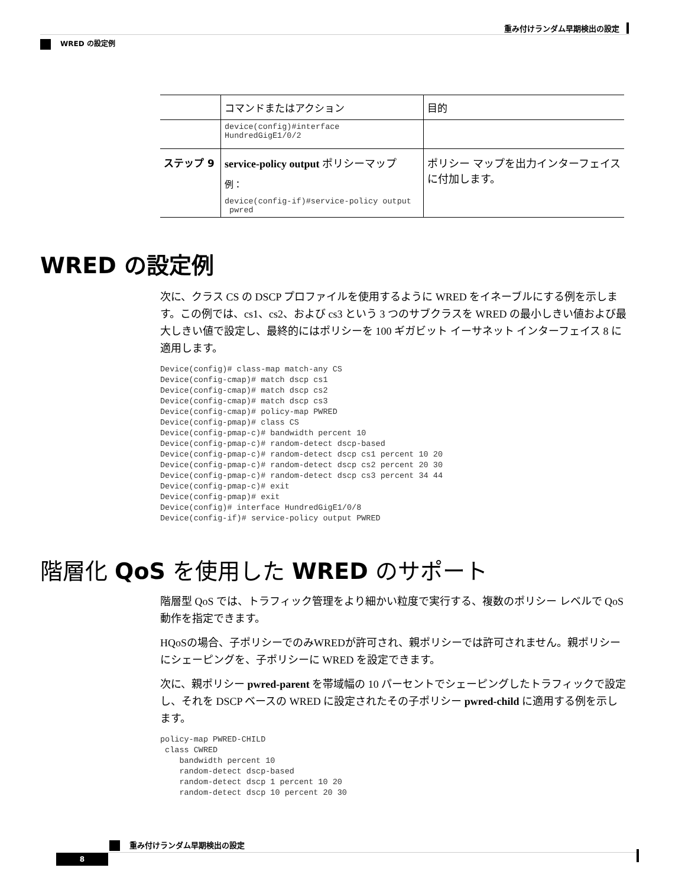重み付けランダム早期検出の設定
WRED の設定例
| | コマンドまたはアクション | 目的 |
| --- | --- | --- |
| | device(config)#interface HundredGigE1/0/2 | |
| ステップ 9 | service-policy output ポリシーマップ 例： device(config-if)#service-policy output pwred | ポリシー マップを出力インターフェイスに付加します。 |
WRED の設定例
次に、クラス CS の DSCP プロファイルを使用するように WRED をイネーブルにする例を示します。この例では、cs1、cs2、および cs3 という 3 つのサブクラスを WRED の最小しきい値および最大しきい値で設定し、最終的にはポリシーを 100 ギガビット イーサネット インターフェイス 8 に適用します。
Device(config)# class-map match-any CS
Device(config-cmap)# match dscp cs1
Device(config-cmap)# match dscp cs2
Device(config-cmap)# match dscp cs3
Device(config-cmap)# policy-map PWRED
Device(config-pmap)# class CS
Device(config-pmap-c)# bandwidth percent 10
Device(config-pmap-c)# random-detect dscp-based
Device(config-pmap-c)# random-detect dscp cs1 percent 10 20
Device(config-pmap-c)# random-detect dscp cs2 percent 20 30
Device(config-pmap-c)# random-detect dscp cs3 percent 34 44
Device(config-pmap-c)# exit
Device(config-pmap)# exit
Device(config)# interface HundredGigE1/0/8
Device(config-if)# service-policy output PWRED
階層化 QoS を使用した WRED のサポート
階層型 QoS では、トラフィック管理をより細かい粒度で実行する、複数のポリシー レベルで QoS 動作を指定できます。
HQoSの場合、子ポリシーでのみWREDが許可され、親ポリシーでは許可されません。親ポリシーにシェーピングを、子ポリシーに WRED を設定できます。
次に、親ポリシー pwred-parent を帯域幅の 10 パーセントでシェーピングしたトラフィックで設定し、それを DSCP ベースの WRED に設定されたその子ポリシー pwred-child に適用する例を示します。
policy-map PWRED-CHILD
 class CWRED
    bandwidth percent 10
    random-detect dscp-based
    random-detect dscp 1 percent 10 20
    random-detect dscp 10 percent 20 30
重み付けランダム早期検出の設定
8